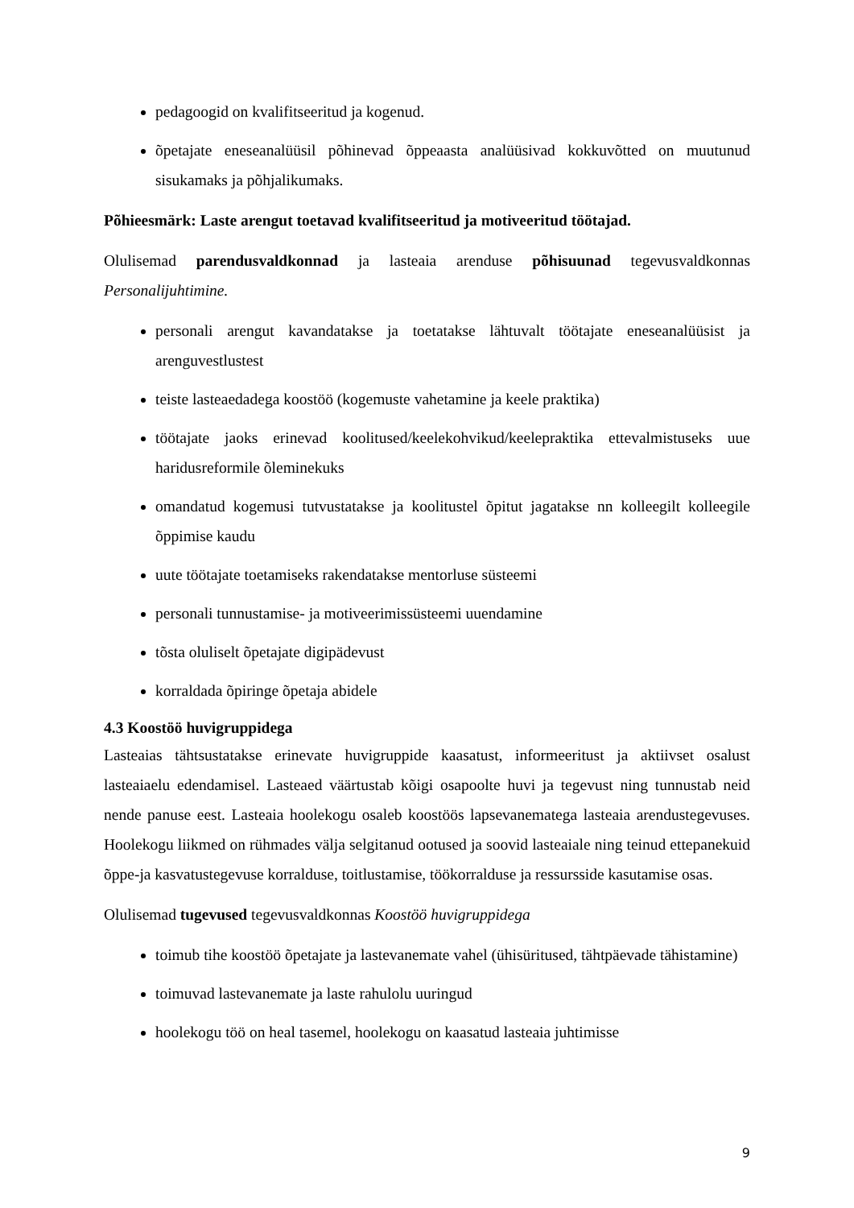pedagoogid on kvalifitseeritud ja kogenud.
õpetajate eneseanalüüsil põhinevad õppeaasta analüüsivad kokkuvõtted on muutunud sisukamaks ja põhjalikumaks.
Põhieesmärk: Laste arengut toetavad kvalifitseeritud ja motiveeritud töötajad.
Olulisemad parendusvaldkonnad ja lasteaia arenduse põhisuunad tegevusvaldkonnas Personalijuhtimine.
personali arengut kavandatakse ja toetatakse lähtuvalt töötajate eneseanalüüsist ja arenguvestlustest
teiste lasteaedadega koostöö (kogemuste vahetamine ja keele praktika)
töötajate jaoks erinevad koolitused/keelekohvikud/keelepraktika ettevalmistuseks uue haridusreformile õleminekuks
omandatud kogemusi tutvustatakse ja koolitustel õpitut jagatakse nn kolleegilt kolleegile õppimise kaudu
uute töötajate toetamiseks rakendatakse mentorluse süsteemi
personali tunnustamise- ja motiveerimissüsteemi uuendamine
tõsta oluliselt õpetajate digipädevust
korraldada õpiringe õpetaja abidele
4.3 Koostöö huvigruppidega
Lasteaias tähtsustatakse erinevate huvigruppide kaasatust, informeeritust ja aktiivset osalust lasteaiaelu edendamisel. Lasteaed väärtustab kõigi osapoolte huvi ja tegevust ning tunnustab neid nende panuse eest. Lasteaia hoolekogu osaleb koostöös lapsevanematega lasteaia arendustegevuses. Hoolekogu liikmed on rühmades välja selgitanud ootused ja soovid lasteaiale ning teinud ettepanekuid õppe-ja kasvatustegevuse korralduse, toitlustamise, töökorralduse ja ressursside kasutamise osas.
Olulisemad tugevused tegevusvaldkonnas Koostöö huvigruppidega
toimub tihe koostöö õpetajate ja lastevanemate vahel (ühisüritused, tähtpäevade tähistamine)
toimuvad lastevanemate ja laste rahulolu uuringud
hoolekogu töö on heal tasemel, hoolekogu on kaasatud lasteaia juhtimisse
9